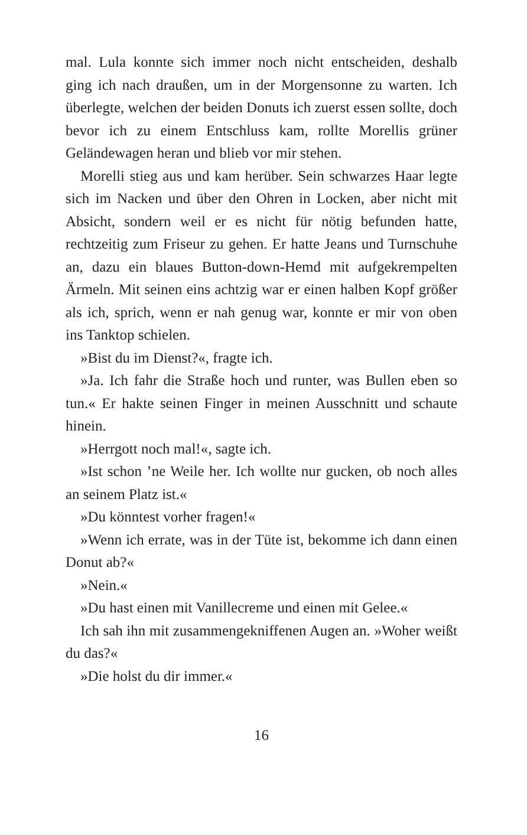mal. Lula konnte sich immer noch nicht entscheiden, deshalb ging ich nach draußen, um in der Morgensonne zu warten. Ich überlegte, welchen der beiden Donuts ich zuerst essen sollte, doch bevor ich zu einem Entschluss kam, rollte Morellis grüner Geländewagen heran und blieb vor mir stehen.
Morelli stieg aus und kam herüber. Sein schwarzes Haar legte sich im Nacken und über den Ohren in Locken, aber nicht mit Absicht, sondern weil er es nicht für nötig befunden hatte, rechtzeitig zum Friseur zu gehen. Er hatte Jeans und Turnschuhe an, dazu ein blaues Button-down-Hemd mit aufgekrempelten Ärmeln. Mit seinen eins achtzig war er einen halben Kopf größer als ich, sprich, wenn er nah genug war, konnte er mir von oben ins Tanktop schielen.
»Bist du im Dienst?«, fragte ich.
»Ja. Ich fahr die Straße hoch und runter, was Bullen eben so tun.« Er hakte seinen Finger in meinen Ausschnitt und schaute hinein.
»Herrgott noch mal!«, sagte ich.
»Ist schon ’ne Weile her. Ich wollte nur gucken, ob noch alles an seinem Platz ist.«
»Du könntest vorher fragen!«
»Wenn ich errate, was in der Tüte ist, bekomme ich dann einen Donut ab?«
»Nein.«
»Du hast einen mit Vanillecreme und einen mit Gelee.«
Ich sah ihn mit zusammengekniffenen Augen an. »Woher weißt du das?«
»Die holst du dir immer.«
16